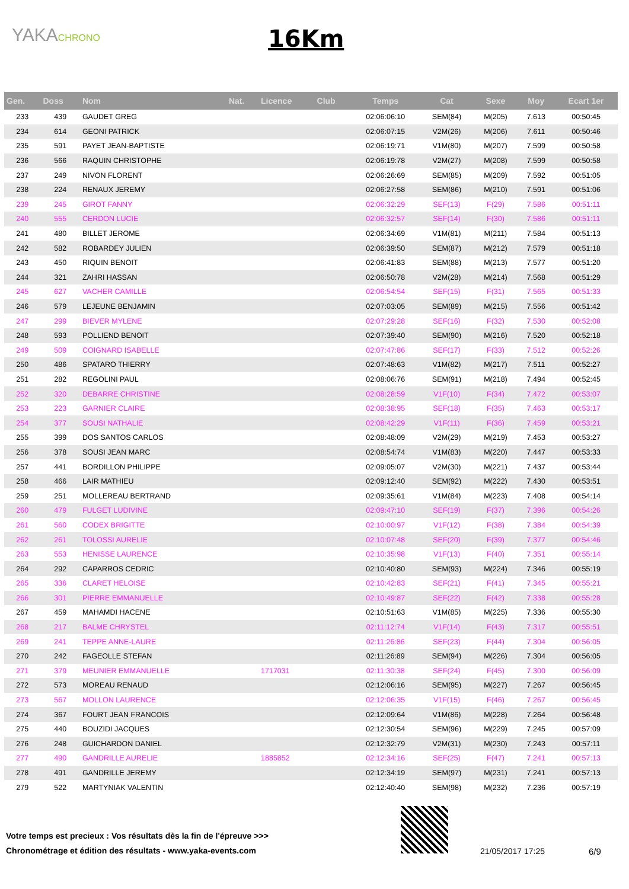YAKACHRONO 16Km
| Gen. | Doss | Nom | Nat. | Licence | Club | Temps | Cat | Sexe | Moy | Ecart 1er |
| --- | --- | --- | --- | --- | --- | --- | --- | --- | --- | --- |
| 233 | 439 | GAUDET GREG | | | | 02:06:06:10 | SEM(84) | M(205) | 7.613 | 00:50:45 |
| 234 | 614 | GEONI PATRICK | | | | 02:06:07:15 | V2M(26) | M(206) | 7.611 | 00:50:46 |
| 235 | 591 | PAYET JEAN-BAPTISTE | | | | 02:06:19:71 | V1M(80) | M(207) | 7.599 | 00:50:58 |
| 236 | 566 | RAQUIN CHRISTOPHE | | | | 02:06:19:78 | V2M(27) | M(208) | 7.599 | 00:50:58 |
| 237 | 249 | NIVON FLORENT | | | | 02:06:26:69 | SEM(85) | M(209) | 7.592 | 00:51:05 |
| 238 | 224 | RENAUX JEREMY | | | | 02:06:27:58 | SEM(86) | M(210) | 7.591 | 00:51:06 |
| 239 | 245 | GIROT FANNY | | | | 02:06:32:29 | SEF(13) | F(29) | 7.586 | 00:51:11 |
| 240 | 555 | CERDON LUCIE | | | | 02:06:32:57 | SEF(14) | F(30) | 7.586 | 00:51:11 |
| 241 | 480 | BILLET JEROME | | | | 02:06:34:69 | V1M(81) | M(211) | 7.584 | 00:51:13 |
| 242 | 582 | ROBARDEY JULIEN | | | | 02:06:39:50 | SEM(87) | M(212) | 7.579 | 00:51:18 |
| 243 | 450 | RIQUIN BENOIT | | | | 02:06:41:83 | SEM(88) | M(213) | 7.577 | 00:51:20 |
| 244 | 321 | ZAHRI HASSAN | | | | 02:06:50:78 | V2M(28) | M(214) | 7.568 | 00:51:29 |
| 245 | 627 | VACHER CAMILLE | | | | 02:06:54:54 | SEF(15) | F(31) | 7.565 | 00:51:33 |
| 246 | 579 | LEJEUNE BENJAMIN | | | | 02:07:03:05 | SEM(89) | M(215) | 7.556 | 00:51:42 |
| 247 | 299 | BIEVER MYLENE | | | | 02:07:29:28 | SEF(16) | F(32) | 7.530 | 00:52:08 |
| 248 | 593 | POLLIEND BENOIT | | | | 02:07:39:40 | SEM(90) | M(216) | 7.520 | 00:52:18 |
| 249 | 509 | COIGNARD ISABELLE | | | | 02:07:47:86 | SEF(17) | F(33) | 7.512 | 00:52:26 |
| 250 | 486 | SPATARO THIERRY | | | | 02:07:48:63 | V1M(82) | M(217) | 7.511 | 00:52:27 |
| 251 | 282 | REGOLINI PAUL | | | | 02:08:06:76 | SEM(91) | M(218) | 7.494 | 00:52:45 |
| 252 | 320 | DEBARRE CHRISTINE | | | | 02:08:28:59 | V1F(10) | F(34) | 7.472 | 00:53:07 |
| 253 | 223 | GARNIER CLAIRE | | | | 02:08:38:95 | SEF(18) | F(35) | 7.463 | 00:53:17 |
| 254 | 377 | SOUSI NATHALIE | | | | 02:08:42:29 | V1F(11) | F(36) | 7.459 | 00:53:21 |
| 255 | 399 | DOS SANTOS CARLOS | | | | 02:08:48:09 | V2M(29) | M(219) | 7.453 | 00:53:27 |
| 256 | 378 | SOUSI JEAN MARC | | | | 02:08:54:74 | V1M(83) | M(220) | 7.447 | 00:53:33 |
| 257 | 441 | BORDILLON PHILIPPE | | | | 02:09:05:07 | V2M(30) | M(221) | 7.437 | 00:53:44 |
| 258 | 466 | LAIR MATHIEU | | | | 02:09:12:40 | SEM(92) | M(222) | 7.430 | 00:53:51 |
| 259 | 251 | MOLLEREAU BERTRAND | | | | 02:09:35:61 | V1M(84) | M(223) | 7.408 | 00:54:14 |
| 260 | 479 | FULGET LUDIVINE | | | | 02:09:47:10 | SEF(19) | F(37) | 7.396 | 00:54:26 |
| 261 | 560 | CODEX BRIGITTE | | | | 02:10:00:97 | V1F(12) | F(38) | 7.384 | 00:54:39 |
| 262 | 261 | TOLOSSI AURELIE | | | | 02:10:07:48 | SEF(20) | F(39) | 7.377 | 00:54:46 |
| 263 | 553 | HENISSE LAURENCE | | | | 02:10:35:98 | V1F(13) | F(40) | 7.351 | 00:55:14 |
| 264 | 292 | CAPARROS CEDRIC | | | | 02:10:40:80 | SEM(93) | M(224) | 7.346 | 00:55:19 |
| 265 | 336 | CLARET HELOISE | | | | 02:10:42:83 | SEF(21) | F(41) | 7.345 | 00:55:21 |
| 266 | 301 | PIERRE EMMANUELLE | | | | 02:10:49:87 | SEF(22) | F(42) | 7.338 | 00:55:28 |
| 267 | 459 | MAHAMDI HACENE | | | | 02:10:51:63 | V1M(85) | M(225) | 7.336 | 00:55:30 |
| 268 | 217 | BALME CHRYSTEL | | | | 02:11:12:74 | V1F(14) | F(43) | 7.317 | 00:55:51 |
| 269 | 241 | TEPPE ANNE-LAURE | | | | 02:11:26:86 | SEF(23) | F(44) | 7.304 | 00:56:05 |
| 270 | 242 | FAGEOLLE STEFAN | | | | 02:11:26:89 | SEM(94) | M(226) | 7.304 | 00:56:05 |
| 271 | 379 | MEUNIER EMMANUELLE | | 1717031 | | 02:11:30:38 | SEF(24) | F(45) | 7.300 | 00:56:09 |
| 272 | 573 | MOREAU RENAUD | | | | 02:12:06:16 | SEM(95) | M(227) | 7.267 | 00:56:45 |
| 273 | 567 | MOLLON LAURENCE | | | | 02:12:06:35 | V1F(15) | F(46) | 7.267 | 00:56:45 |
| 274 | 367 | FOURT JEAN FRANCOIS | | | | 02:12:09:64 | V1M(86) | M(228) | 7.264 | 00:56:48 |
| 275 | 440 | BOUZIDI JACQUES | | | | 02:12:30:54 | SEM(96) | M(229) | 7.245 | 00:57:09 |
| 276 | 248 | GUICHARDON DANIEL | | | | 02:12:32:79 | V2M(31) | M(230) | 7.243 | 00:57:11 |
| 277 | 490 | GANDRILLE AURELIE | | 1885852 | | 02:12:34:16 | SEF(25) | F(47) | 7.241 | 00:57:13 |
| 278 | 491 | GANDRILLE JEREMY | | | | 02:12:34:19 | SEM(97) | M(231) | 7.241 | 00:57:13 |
| 279 | 522 | MARTYNIAK VALENTIN | | | | 02:12:40:40 | SEM(98) | M(232) | 7.236 | 00:57:19 |
Votre temps est precieux : Vos résultats dès la fin de l'épreuve >>>
Chronométrage et édition des résultats - www.yaka-events.com
21/05/2017 17:25 6/9